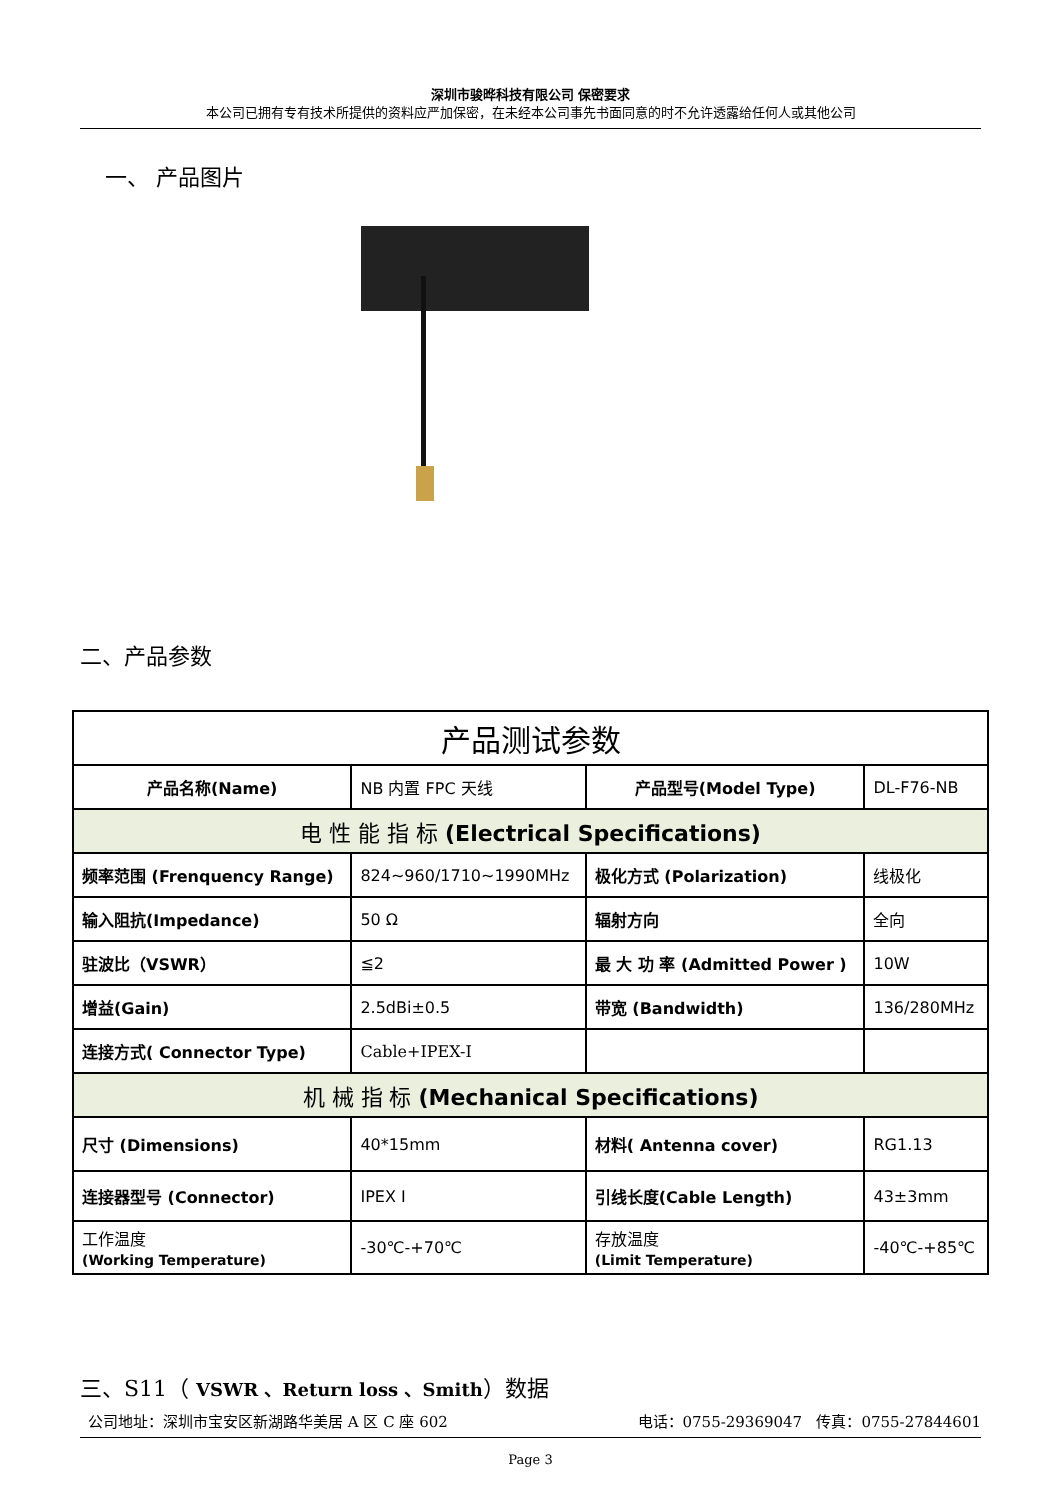深圳市骏晔科技有限公司 保密要求
本公司已拥有专有技术所提供的资料应严加保密，在未经本公司事先书面同意的时不允许透露给任何人或其他公司
一、 产品图片
二、产品参数
| 产品测试参数 | | | |
| 产品名称(Name) | NB 内置 FPC 天线 | 产品型号(Model Type) | DL-F76-NB |
| 电 性 能 指 标 (Electrical Specifications) | | | |
| 频率范围 (Frenquency Range) | 824~960/1710~1990MHz | 极化方式 (Polarization) | 线极化 |
| 输入阻抗(Impedance) | 50 Ω | 辐射方向 | 全向 |
| 驻波比（VSWR） | ≦2 | 最 大 功 率 (Admitted Power ) | 10W |
| 增益(Gain) | 2.5dBi±0.5 | 带宽 (Bandwidth) | 136/280MHz |
| 连接方式( Connector Type) | Cable+IPEX-I | | |
| 机 械 指 标 (Mechanical Specifications) | | | |
| 尺寸 (Dimensions) | 40*15mm | 材料( Antenna cover) | RG1.13 |
| 连接器型号 (Connector) | IPEX I | 引线长度(Cable Length) | 43±3mm |
| 工作温度 (Working Temperature) | -30℃-+70℃ | 存放温度 (Limit Temperature) | -40℃-+85℃ |
三、S11（ VSWR 、Return loss 、Smith）数据
公司地址：深圳市宝安区新湖路华美居 A 区 C 座 602 电话：0755-29369047 传真：0755-27844601
Page 3